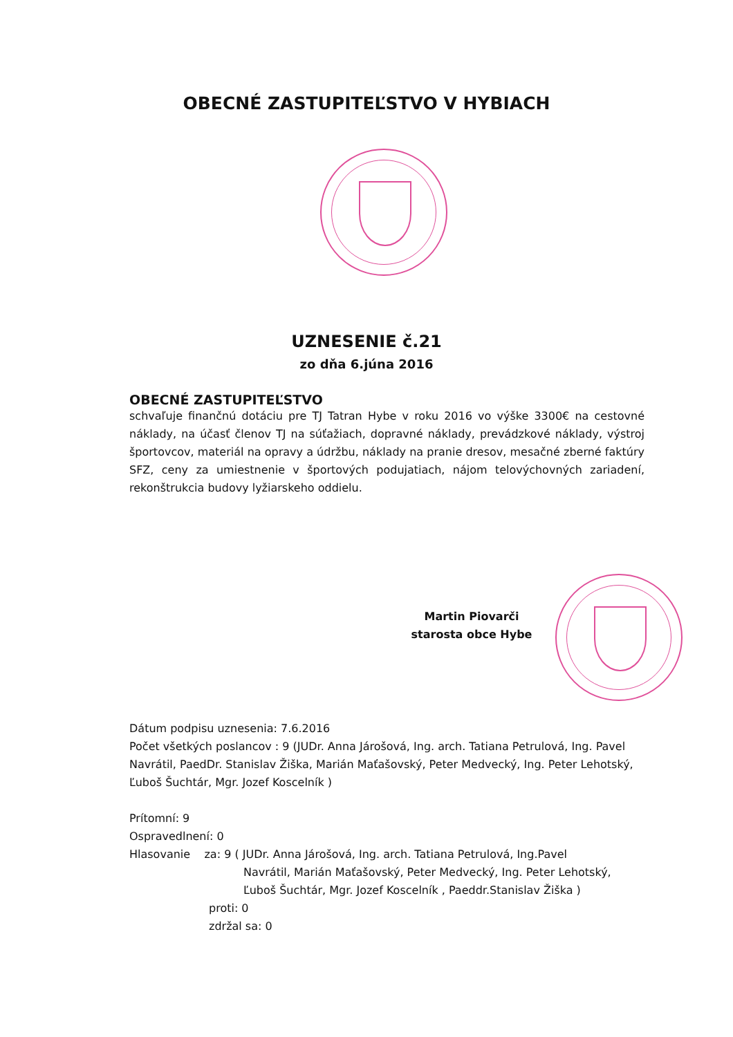OBECNÉ ZASTUPITEĽSTVO V HYBIACH
UZNESENIE č.21
zo dňa 6.júna 2016
OBECNÉ ZASTUPITEĽSTVO
schvaľuje finančnú dotáciu pre TJ Tatran Hybe v roku 2016 vo výške 3300€ na cestovné náklady, na účasť členov TJ na súťažiach, dopravné náklady, prevádzkové náklady, výstroj športovcov, materiál na opravy a údržbu, náklady na pranie dresov, mesačné zberné faktúry SFZ, ceny za umiestnenie v športových podujatiach, nájom telovýchovných zariadení, rekonštrukcia budovy lyžiarskeho oddielu.
Martin Piovarči
starosta obce Hybe
Dátum podpisu uznesenia: 7.6.2016
Počet všetkých poslancov : 9 (JUDr. Anna Járošová, Ing. arch. Tatiana Petrulová, Ing. Pavel Navrátil, PaedDr. Stanislav Žiška, Marián Maťašovský, Peter Medvecký, Ing. Peter Lehotský, Ľuboš Šuchtár, Mgr. Jozef Koscelník )
Prítomní: 9
Ospravedlnení: 0
Hlasovanie za: 9 ( JUDr. Anna Járošová, Ing. arch. Tatiana Petrulová, Ing.Pavel
Navrátil, Marián Maťašovský, Peter Medvecký, Ing. Peter Lehotský, Ľuboš Šuchtár, Mgr. Jozef Koscelník , Paeddr.Stanislav Žiška )
proti: 0
zdržal sa: 0